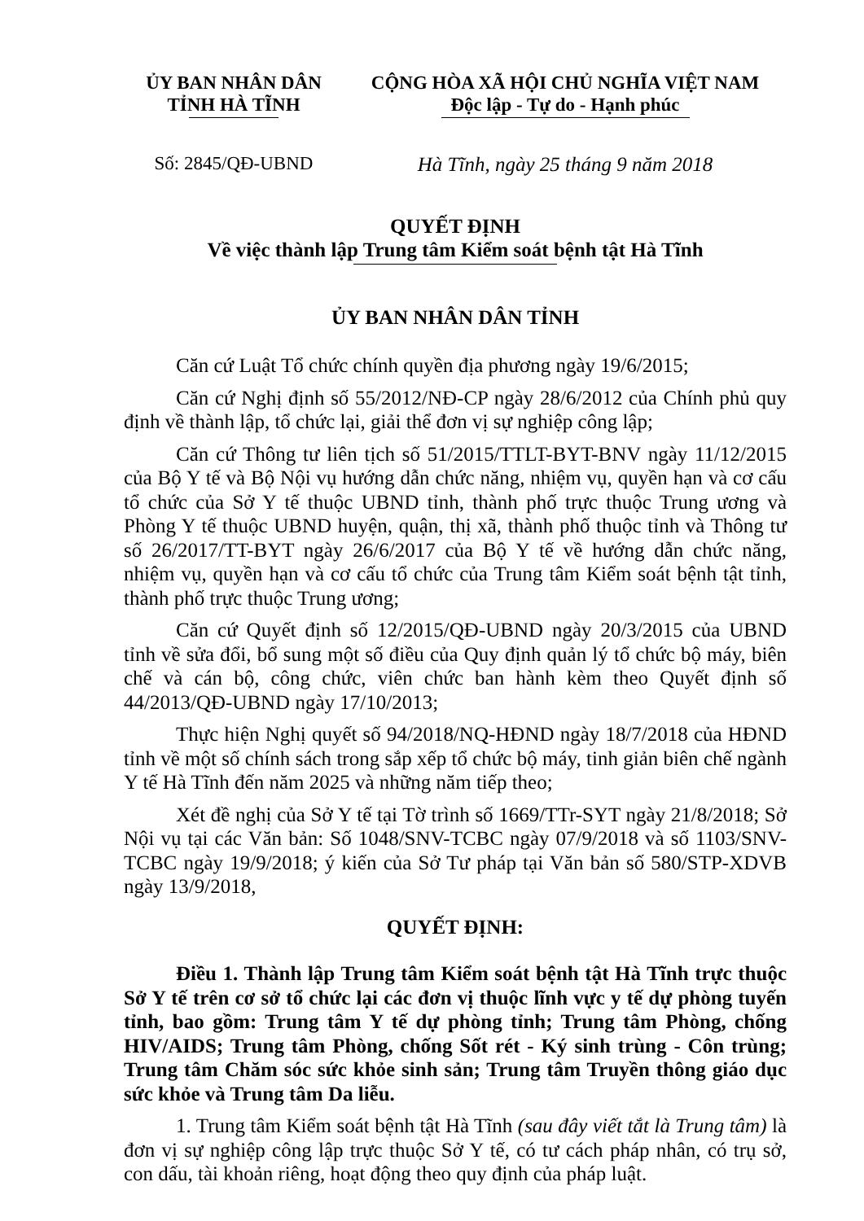ỦY BAN NHÂN DÂN
TỈNH HÀ TĨNH
CỘNG HÒA XÃ HỘI CHỦ NGHĨA VIỆT NAM
Độc lập - Tự do - Hạnh phúc
Số: 2845/QĐ-UBND Hà Tĩnh, ngày 25 tháng 9 năm 2018
QUYẾT ĐỊNH
Về việc thành lập Trung tâm Kiểm soát bệnh tật Hà Tĩnh
ỦY BAN NHÂN DÂN TỈNH
Căn cứ Luật Tổ chức chính quyền địa phương ngày 19/6/2015;
Căn cứ Nghị định số 55/2012/NĐ-CP ngày 28/6/2012 của Chính phủ quy định về thành lập, tổ chức lại, giải thể đơn vị sự nghiệp công lập;
Căn cứ Thông tư liên tịch số 51/2015/TTLT-BYT-BNV ngày 11/12/2015 của Bộ Y tế và Bộ Nội vụ hướng dẫn chức năng, nhiệm vụ, quyền hạn và cơ cấu tổ chức của Sở Y tế thuộc UBND tỉnh, thành phố trực thuộc Trung ương và Phòng Y tế thuộc UBND huyện, quận, thị xã, thành phố thuộc tỉnh và Thông tư số 26/2017/TT-BYT ngày 26/6/2017 của Bộ Y tế về hướng dẫn chức năng, nhiệm vụ, quyền hạn và cơ cấu tổ chức của Trung tâm Kiểm soát bệnh tật tỉnh, thành phố trực thuộc Trung ương;
Căn cứ Quyết định số 12/2015/QĐ-UBND ngày 20/3/2015 của UBND tỉnh về sửa đổi, bổ sung một số điều của Quy định quản lý tổ chức bộ máy, biên chế và cán bộ, công chức, viên chức ban hành kèm theo Quyết định số 44/2013/QĐ-UBND ngày 17/10/2013;
Thực hiện Nghị quyết số 94/2018/NQ-HĐND ngày 18/7/2018 của HĐND tỉnh về một số chính sách trong sắp xếp tổ chức bộ máy, tinh giản biên chế ngành Y tế Hà Tĩnh đến năm 2025 và những năm tiếp theo;
Xét đề nghị của Sở Y tế tại Tờ trình số 1669/TTr-SYT ngày 21/8/2018; Sở Nội vụ tại các Văn bản: Số 1048/SNV-TCBC ngày 07/9/2018 và số 1103/SNV-TCBC ngày 19/9/2018; ý kiến của Sở Tư pháp tại Văn bản số 580/STP-XDVB ngày 13/9/2018,
QUYẾT ĐỊNH:
Điều 1. Thành lập Trung tâm Kiểm soát bệnh tật Hà Tĩnh trực thuộc Sở Y tế trên cơ sở tổ chức lại các đơn vị thuộc lĩnh vực y tế dự phòng tuyến tỉnh, bao gồm: Trung tâm Y tế dự phòng tỉnh; Trung tâm Phòng, chống HIV/AIDS; Trung tâm Phòng, chống Sốt rét - Ký sinh trùng - Côn trùng; Trung tâm Chăm sóc sức khỏe sinh sản; Trung tâm Truyền thông giáo dục sức khỏe và Trung tâm Da liễu.
1. Trung tâm Kiểm soát bệnh tật Hà Tĩnh (sau đây viết tắt là Trung tâm) là đơn vị sự nghiệp công lập trực thuộc Sở Y tế, có tư cách pháp nhân, có trụ sở, con dấu, tài khoản riêng, hoạt động theo quy định của pháp luật.